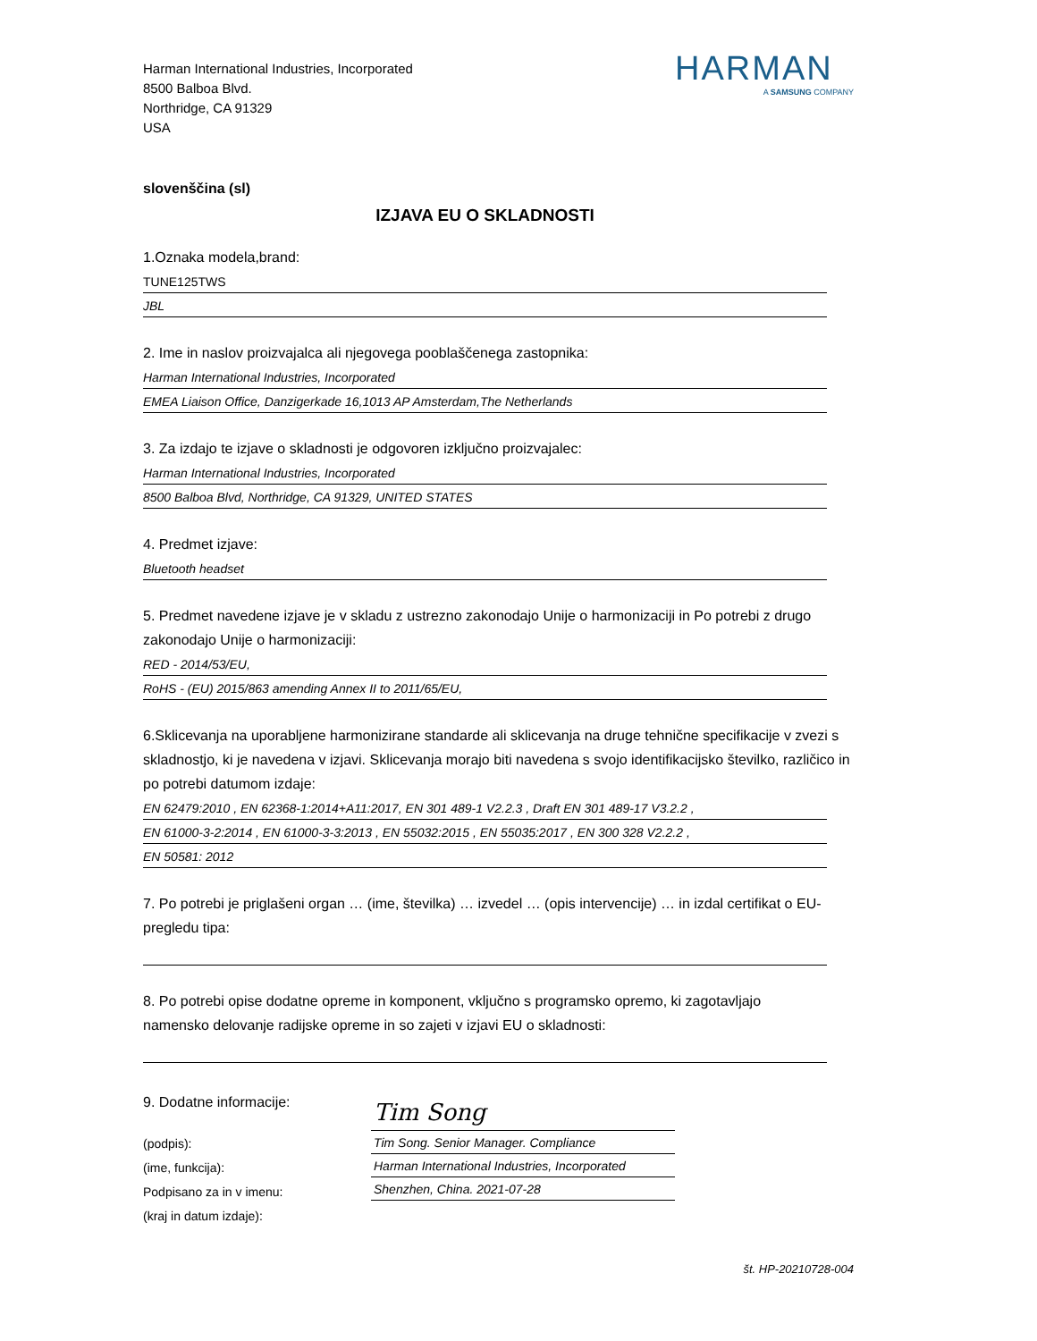Harman International Industries, Incorporated
8500 Balboa Blvd.
Northridge, CA 91329
USA
HARMAN
A SAMSUNG COMPANY
slovenščina (sl)
IZJAVA EU O SKLADNOSTI
1.Oznaka modela,brand:
TUNE125TWS
JBL
2. Ime in naslov proizvajalca ali njegovega pooblaščenega zastopnika:
Harman International Industries, Incorporated
EMEA Liaison Office, Danzigerkade 16,1013 AP Amsterdam,The Netherlands
3. Za izdajo te izjave o skladnosti je odgovoren izključno proizvajalec:
Harman International Industries, Incorporated
8500 Balboa Blvd, Northridge, CA 91329, UNITED STATES
4. Predmet izjave:
Bluetooth headset
5. Predmet navedene izjave je v skladu z ustrezno zakonodajo Unije o harmonizaciji in Po potrebi z drugo zakonodajo Unije o harmonizaciji:
RED - 2014/53/EU,
RoHS - (EU) 2015/863 amending Annex II to 2011/65/EU,
6.Sklicevanja na uporabljene harmonizirane standarde ali sklicevanja na druge tehnične specifikacije v zvezi s skladnostjo, ki je navedena v izjavi. Sklicevanja morajo biti navedena s svojo identifikacijsko številko, različico in po potrebi datumom izdaje:
EN 62479:2010 , EN 62368-1:2014+A11:2017, EN 301 489-1 V2.2.3 , Draft EN 301 489-17 V3.2.2 ,
EN 61000-3-2:2014 , EN 61000-3-3:2013 , EN 55032:2015 , EN 55035:2017 , EN 300 328 V2.2.2 ,
EN 50581: 2012
7. Po potrebi je priglašeni organ … (ime, številka) … izvedel … (opis intervencije) … in izdal certifikat o EU-pregledu tipa:
8. Po potrebi opise dodatne opreme in komponent, vključno s programsko opremo, ki zagotavljajo namensko delovanje radijske opreme in so zajeti v izjavi EU o skladnosti:
9. Dodatne informacije:
(podpis):
(ime, funkcija):
Podpisano za in v imenu:
(kraj in datum izdaje):
Tim Song
Tim Song. Senior Manager. Compliance
Harman International Industries, Incorporated
Shenzhen, China. 2021-07-28
št. HP-20210728-004